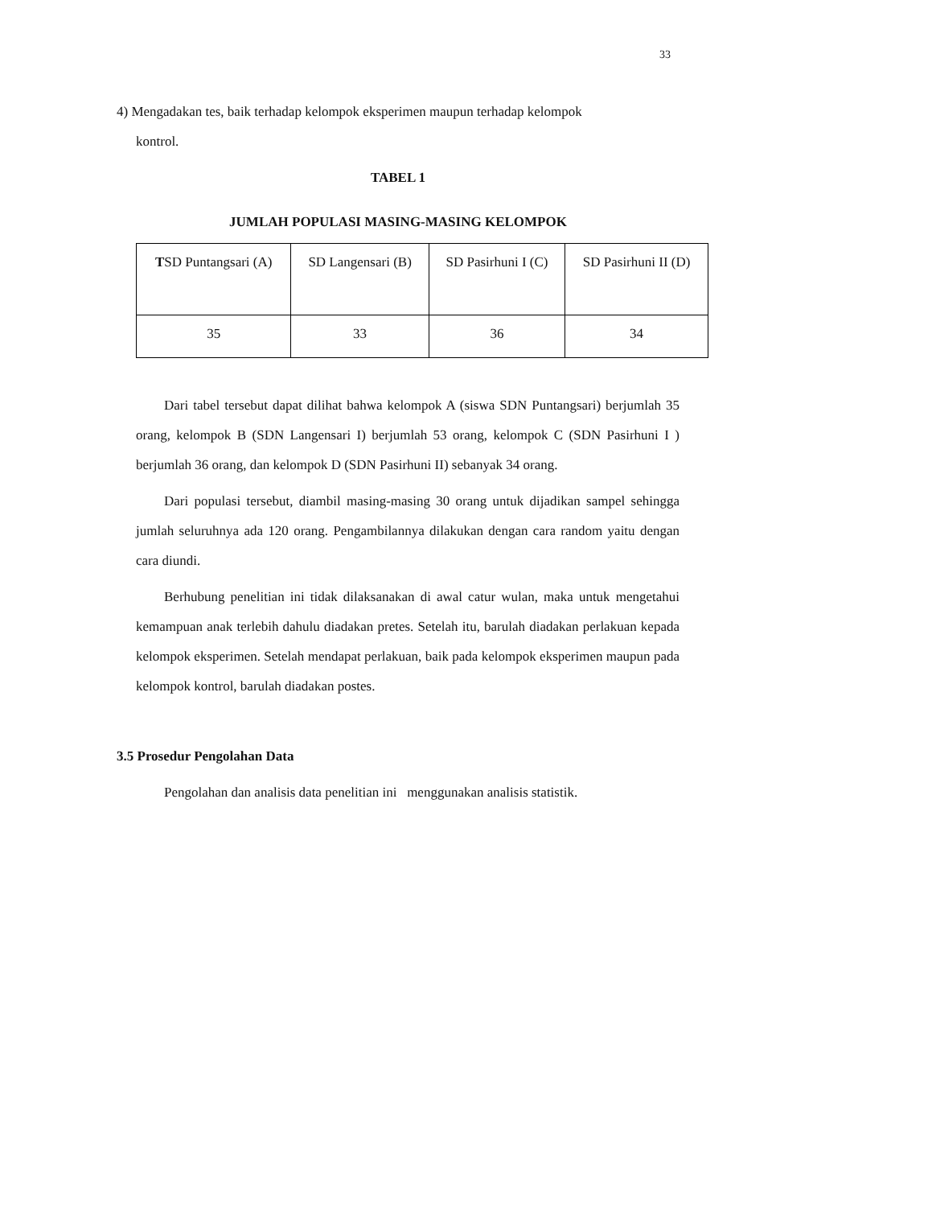33
4) Mengadakan tes, baik terhadap kelompok eksperimen maupun terhadap kelompok
kontrol.
TABEL 1
JUMLAH POPULASI MASING-MASING KELOMPOK
| T SD Puntangsari (A) | SD Langensari (B) | SD Pasirhuni I (C) | SD Pasirhuni II (D) |
| 35 | 33 | 36 | 34 |
Dari tabel tersebut dapat dilihat bahwa kelompok A (siswa SDN Puntangsari) berjumlah 35 orang, kelompok B (SDN Langensari I) berjumlah 53 orang, kelompok C (SDN Pasirhuni I ) berjumlah 36 orang, dan kelompok D (SDN Pasirhuni II) sebanyak 34 orang.
Dari populasi tersebut, diambil masing-masing 30 orang untuk dijadikan sampel sehingga jumlah seluruhnya ada 120 orang. Pengambilannya dilakukan dengan cara random yaitu dengan cara diundi.
Berhubung penelitian ini tidak dilaksanakan di awal catur wulan, maka untuk mengetahui kemampuan anak terlebih dahulu diadakan pretes. Setelah itu, barulah diadakan perlakuan kepada kelompok eksperimen. Setelah mendapat perlakuan, baik pada kelompok eksperimen maupun pada kelompok kontrol, barulah diadakan postes.
3.5 Prosedur Pengolahan Data
Pengolahan dan analisis data penelitian ini menggunakan analisis statistik.